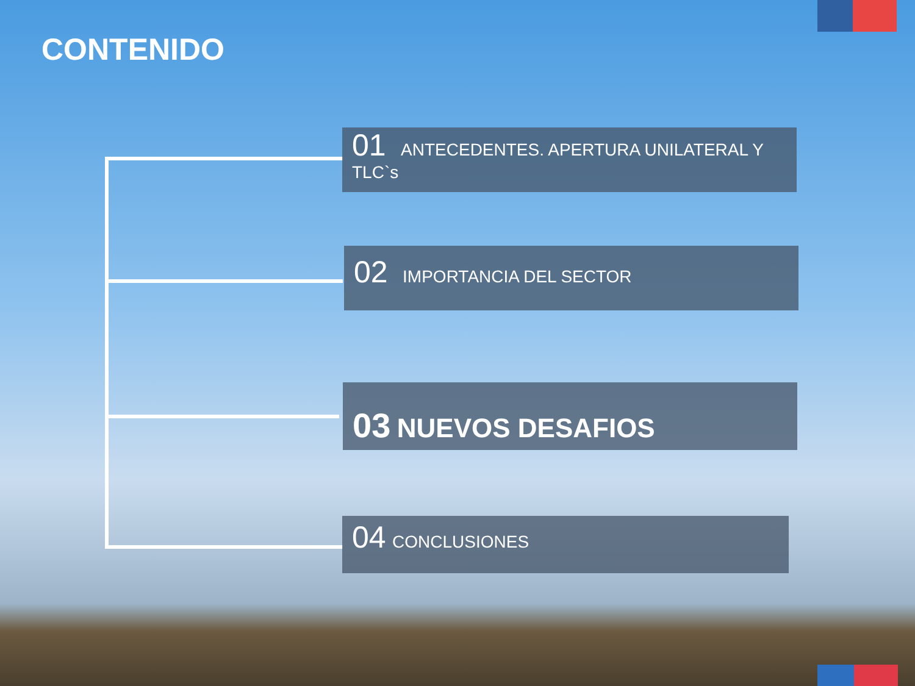CONTENIDO
01 ANTECEDENTES. APERTURA UNILATERAL Y
TLC`s
02 IMPORTANCIA DEL SECTOR
03 NUEVOS DESAFIOS
04 CONCLUSIONES